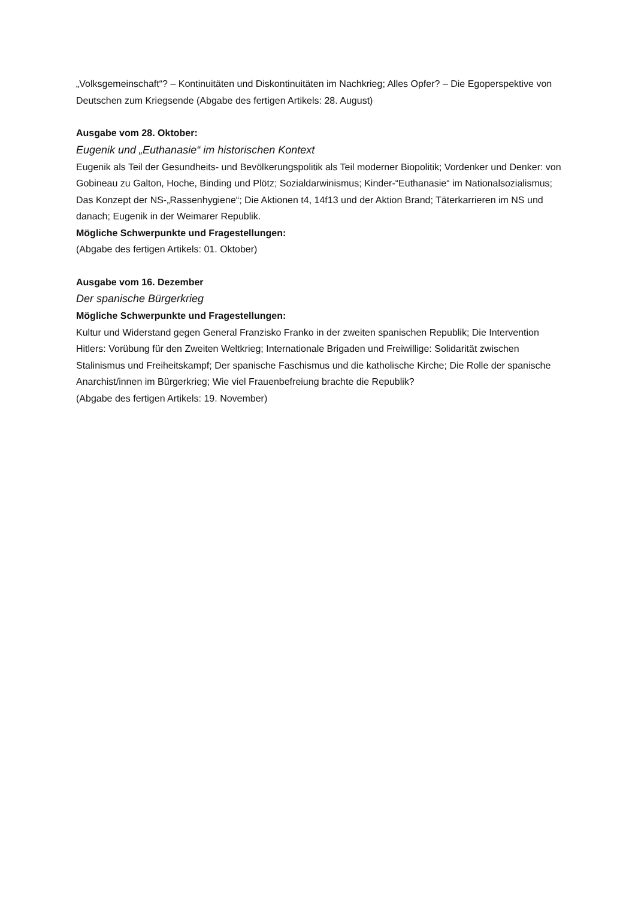„Volksgemeinschaft“? – Kontinuitäten und Diskontinuitäten im Nachkrieg; Alles Opfer? – Die Egoperspektive von Deutschen zum Kriegsende (Abgabe des fertigen Artikels: 28. August)
Ausgabe vom 28. Oktober:
Eugenik und „Euthanasie“ im historischen Kontext
Eugenik als Teil der Gesundheits- und Bevölkerungspolitik als Teil moderner Biopolitik; Vordenker und Denker: von Gobineau zu Galton, Hoche, Binding und Plötz; Sozialdarwinismus; Kinder-“Euthanasie“ im Nationalsozialismus; Das Konzept der NS-„Rassenhygiene“; Die Aktionen t4, 14f13 und der Aktion Brand; Täterkarrieren im NS und danach; Eugenik in der Weimarer Republik.
Mögliche Schwerpunkte und Fragestellungen:
(Abgabe des fertigen Artikels: 01. Oktober)
Ausgabe vom 16. Dezember
Der spanische Bürgerkrieg
Mögliche Schwerpunkte und Fragestellungen:
Kultur und Widerstand gegen General Franzisko Franko in der zweiten spanischen Republik; Die Intervention Hitlers: Vorübung für den Zweiten Weltkrieg; Internationale Brigaden und Freiwillige: Solidarität zwischen Stalinismus und Freiheitskampf; Der spanische Faschismus und die katholische Kirche; Die Rolle der spanische Anarchist/innen im Bürgerkrieg; Wie viel Frauenbefreiung brachte die Republik?
(Abgabe des fertigen Artikels: 19. November)